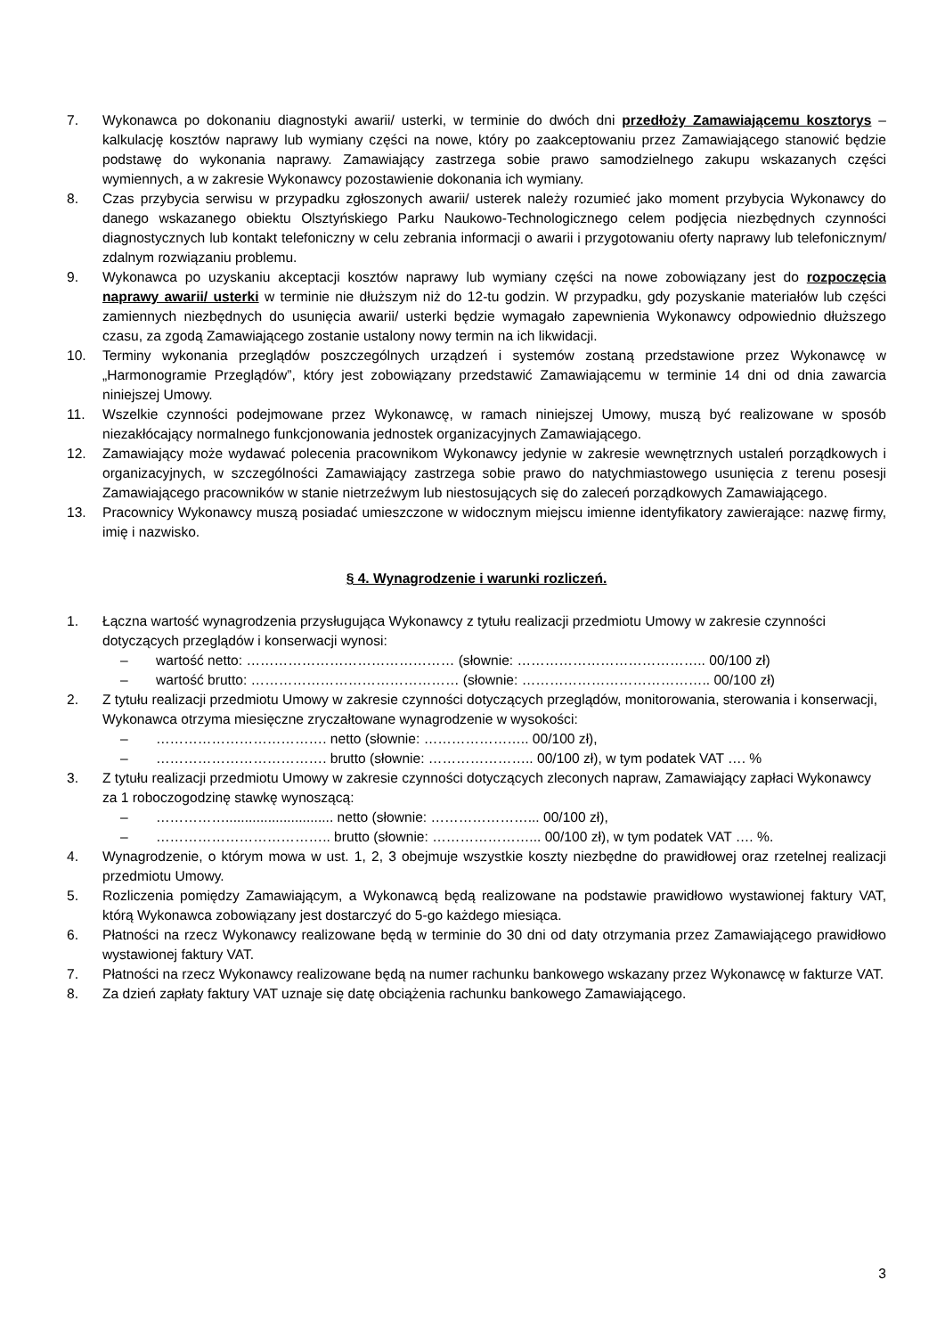7. Wykonawca po dokonaniu diagnostyki awarii/ usterki, w terminie do dwóch dni przedłoży Zamawiającemu kosztorys – kalkulację kosztów naprawy lub wymiany części na nowe, który po zaakceptowaniu przez Zamawiającego stanowić będzie podstawę do wykonania naprawy. Zamawiający zastrzega sobie prawo samodzielnego zakupu wskazanych części wymiennych, a w zakresie Wykonawcy pozostawienie dokonania ich wymiany.
8. Czas przybycia serwisu w przypadku zgłoszonych awarii/ usterek należy rozumieć jako moment przybycia Wykonawcy do danego wskazanego obiektu Olsztyńskiego Parku Naukowo-Technologicznego celem podjęcia niezbędnych czynności diagnostycznych lub kontakt telefoniczny w celu zebrania informacji o awarii i przygotowaniu oferty naprawy lub telefonicznym/ zdalnym rozwiązaniu problemu.
9. Wykonawca po uzyskaniu akceptacji kosztów naprawy lub wymiany części na nowe zobowiązany jest do rozpoczęcia naprawy awarii/ usterki w terminie nie dłuższym niż do 12-tu godzin. W przypadku, gdy pozyskanie materiałów lub części zamiennych niezbędnych do usunięcia awarii/ usterki będzie wymagało zapewnienia Wykonawcy odpowiednio dłuższego czasu, za zgodą Zamawiającego zostanie ustalony nowy termin na ich likwidacji.
10. Terminy wykonania przeglądów poszczególnych urządzeń i systemów zostaną przedstawione przez Wykonawcę w „Harmonogramie Przeglądów”, który jest zobowiązany przedstawić Zamawiającemu w terminie 14 dni od dnia zawarcia niniejszej Umowy.
11. Wszelkie czynności podejmowane przez Wykonawcę, w ramach niniejszej Umowy, muszą być realizowane w sposób niezakłócający normalnego funkcjonowania jednostek organizacyjnych Zamawiającego.
12. Zamawiający może wydawać polecenia pracownikom Wykonawcy jedynie w zakresie wewnętrznych ustaleń porządkowych i organizacyjnych, w szczególności Zamawiający zastrzega sobie prawo do natychmiastowego usunięcia z terenu posesji Zamawiającego pracowników w stanie nietrzeźwym lub niestosujących się do zaleceń porządkowych Zamawiającego.
13. Pracownicy Wykonawcy muszą posiadać umieszczone w widocznym miejscu imienne identyfikatory zawierające: nazwę firmy, imię i nazwisko.
§ 4. Wynagrodzenie i warunki rozliczeń.
1. Łączna wartość wynagrodzenia przysługująca Wykonawcy z tytułu realizacji przedmiotu Umowy w zakresie czynności dotyczących przeglądów i konserwacji wynosi:
– wartość netto: ……………………………………… (słownie: ………………………………….. 00/100 zł)
– wartość brutto: ……………………………………… (słownie: ………………………………….. 00/100 zł)
2. Z tytułu realizacji przedmiotu Umowy w zakresie czynności dotyczących przeglądów, monitorowania, sterowania i konserwacji, Wykonawca otrzyma miesięczne zryczałtowane wynagrodzenie w wysokości:
– ………………………………. netto (słownie: ………………….. 00/100 zł),
– ………………………………. brutto (słownie: ………………….. 00/100 zł), w tym podatek VAT …. %
3. Z tytułu realizacji przedmiotu Umowy w zakresie czynności dotyczących zleconych napraw, Zamawiający zapłaci Wykonawcy za 1 roboczogodzinę stawkę wynoszącą:
– ……………............................ netto (słownie: …………………... 00/100 zł),
– ……………………………….. brutto (słownie: …………………... 00/100 zł), w tym podatek VAT …. %.
4. Wynagrodzenie, o którym mowa w ust. 1, 2, 3 obejmuje wszystkie koszty niezbędne do prawidłowej oraz rzetelnej realizacji przedmiotu Umowy.
5. Rozliczenia pomiędzy Zamawiającym, a Wykonawcą będą realizowane na podstawie prawidłowo wystawionej faktury VAT, którą Wykonawca zobowiązany jest dostarczyć do 5-go każdego miesiąca.
6. Płatności na rzecz Wykonawcy realizowane będą w terminie do 30 dni od daty otrzymania przez Zamawiającego prawidłowo wystawionej faktury VAT.
7. Płatności na rzecz Wykonawcy realizowane będą na numer rachunku bankowego wskazany przez Wykonawcę w fakturze VAT.
8. Za dzień zapłaty faktury VAT uznaje się datę obciążenia rachunku bankowego Zamawiającego.
3